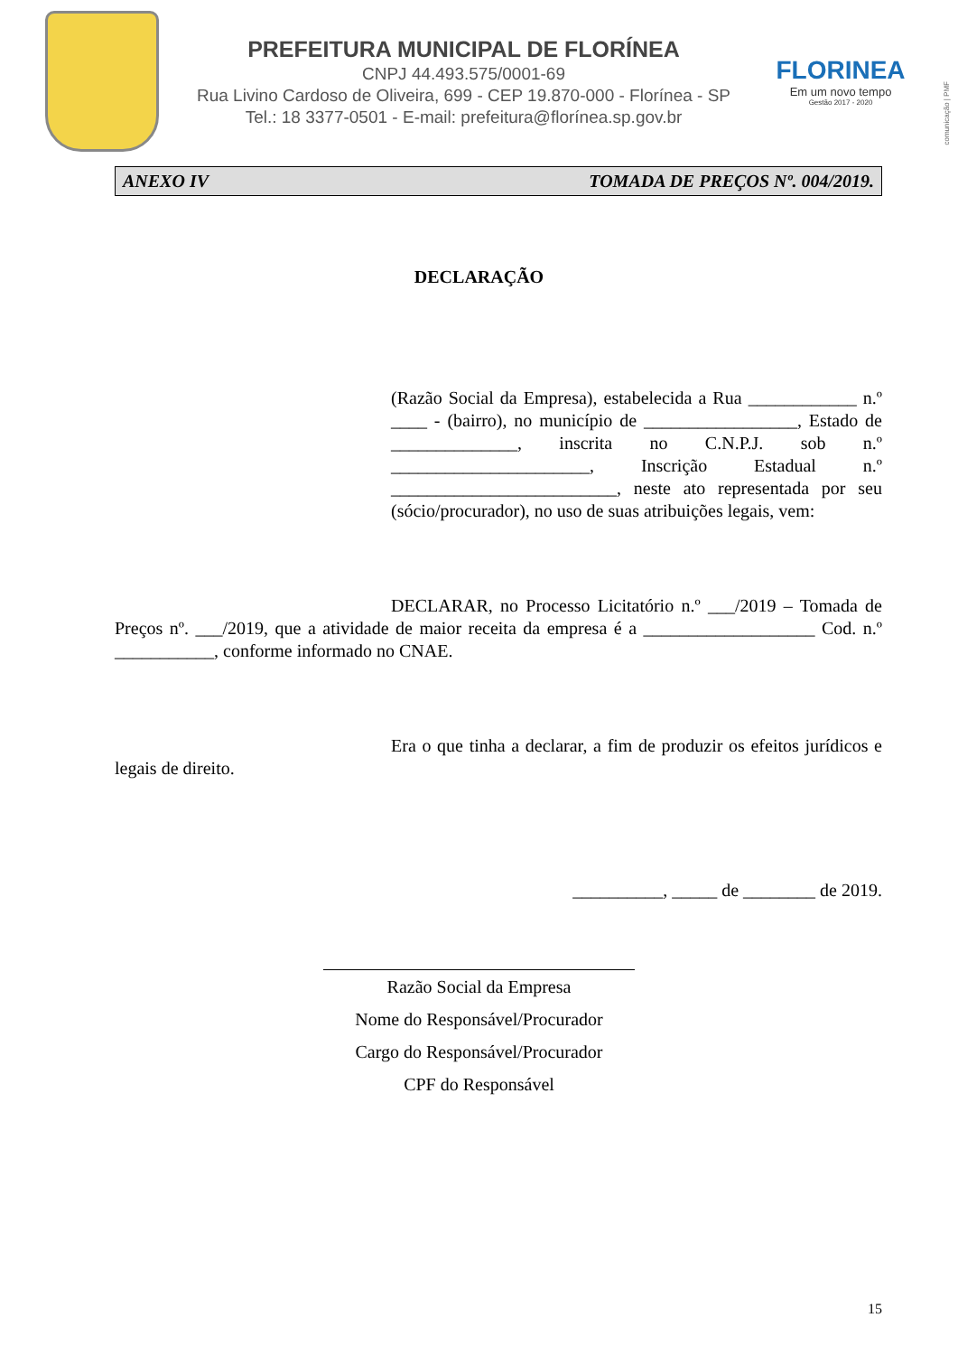PREFEITURA MUNICIPAL DE FLORÍNEA
CNPJ 44.493.575/0001-69
Rua Livino Cardoso de Oliveira, 699 - CEP 19.870-000 - Florínea - SP
Tel.: 18 3377-0501 - E-mail: prefeitura@florínea.sp.gov.br
FLORINEA
Em um novo tempo
Gestão 2017 - 2020
comunicação | PMF
ANEXO IV TOMADA DE PREÇOS Nº. 004/2019.
DECLARAÇÃO
(Razão Social da Empresa), estabelecida a Rua ____________ n.º ____ - (bairro), no município de _________________, Estado de ______________, inscrita no C.N.P.J. sob n.º ______________________, Inscrição Estadual n.º _________________________, neste ato representada por seu (sócio/procurador), no uso de suas atribuições legais, vem:
DECLARAR, no Processo Licitatório n.º ___/2019 – Tomada de Preços nº. ___/2019, que a atividade de maior receita da empresa é a ___________________ Cod. n.º ___________, conforme informado no CNAE.
Era o que tinha a declarar, a fim de produzir os efeitos jurídicos e legais de direito.
__________, _____ de ________ de 2019.
Razão Social da Empresa
Nome do Responsável/Procurador
Cargo do Responsável/Procurador
CPF do Responsável
15